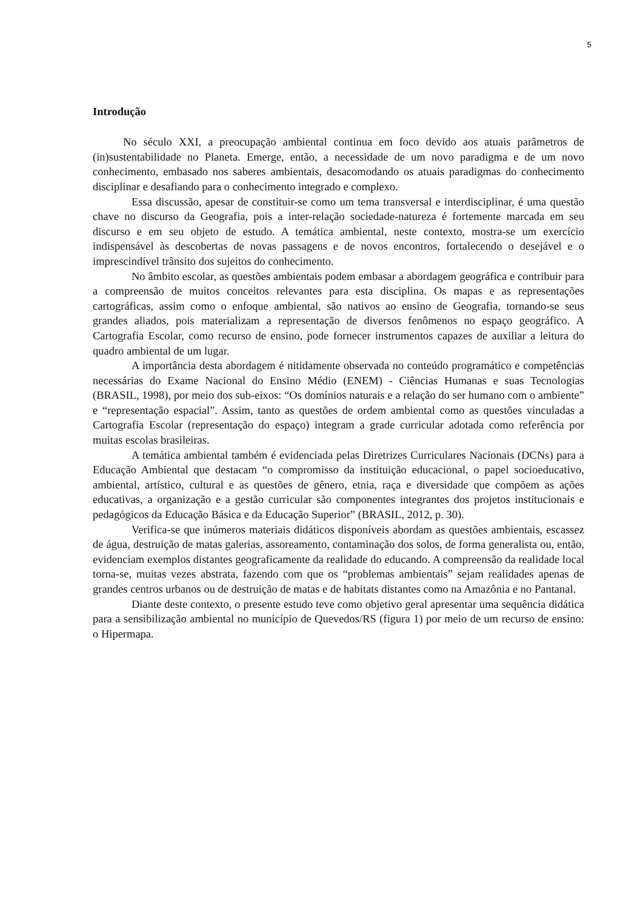5
Introdução
No século XXI, a preocupação ambiental continua em foco devido aos atuais parâmetros de (in)sustentabilidade no Planeta. Emerge, então, a necessidade de um novo paradigma e de um novo conhecimento, embasado nos saberes ambientais, desacomodando os atuais paradigmas do conhecimento disciplinar e desafiando para o conhecimento integrado e complexo.
Essa discussão, apesar de constituir-se como um tema transversal e interdisciplinar, é uma questão chave no discurso da Geografia, pois a inter-relação sociedade-natureza é fortemente marcada em seu discurso e em seu objeto de estudo. A temática ambiental, neste contexto, mostra-se um exercício indispensável às descobertas de novas passagens e de novos encontros, fortalecendo o desejável e o imprescindível trânsito dos sujeitos do conhecimento.
No âmbito escolar, as questões ambientais podem embasar a abordagem geográfica e contribuir para a compreensão de muitos conceitos relevantes para esta disciplina. Os mapas e as representações cartográficas, assim como o enfoque ambiental, são nativos ao ensino de Geografia, tornando-se seus grandes aliados, pois materializam a representação de diversos fenômenos no espaço geográfico. A Cartografia Escolar, como recurso de ensino, pode fornecer instrumentos capazes de auxiliar a leitura do quadro ambiental de um lugar.
A importância desta abordagem é nitidamente observada no conteúdo programático e competências necessárias do Exame Nacional do Ensino Médio (ENEM) - Ciências Humanas e suas Tecnologias (BRASIL, 1998), por meio dos sub-eixos: “Os domínios naturais e a relação do ser humano com o ambiente” e “representação espacial”. Assim, tanto as questões de ordem ambiental como as questões vinculadas a Cartografia Escolar (representação do espaço) integram a grade curricular adotada como referência por muitas escolas brasileiras.
A temática ambiental também é evidenciada pelas Diretrizes Curriculares Nacionais (DCNs) para a Educação Ambiental que destacam “o compromisso da instituição educacional, o papel socioeducativo, ambiental, artístico, cultural e as questões de gênero, etnia, raça e diversidade que compõem as ações educativas, a organização e a gestão curricular são componentes integrantes dos projetos institucionais e pedagógicos da Educação Básica e da Educação Superior” (BRASIL, 2012, p. 30).
Verifica-se que inúmeros materiais didáticos disponíveis abordam as questões ambientais, escassez de água, destruição de matas galerias, assoreamento, contaminação dos solos, de forma generalista ou, então, evidenciam exemplos distantes geograficamente da realidade do educando. A compreensão da realidade local torna-se, muitas vezes abstrata, fazendo com que os “problemas ambientais” sejam realidades apenas de grandes centros urbanos ou de destruição de matas e de habitats distantes como na Amazônia e no Pantanal.
Diante deste contexto, o presente estudo teve como objetivo geral apresentar uma sequência didática para a sensibilização ambiental no município de Quevedos/RS (figura 1) por meio de um recurso de ensino: o Hipermapa.